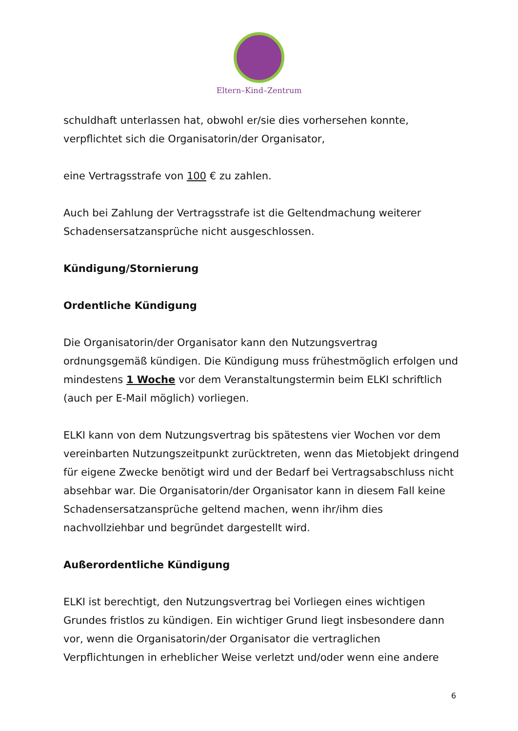Eltern–Kind–Zentrum
schuldhaft unterlassen hat, obwohl er/sie dies vorhersehen konnte, verpflichtet sich die Organisatorin/der Organisator,
eine Vertragsstrafe von 100 € zu zahlen.
Auch bei Zahlung der Vertragsstrafe ist die Geltendmachung weiterer Schadensersatzansprüche nicht ausgeschlossen.
Kündigung/Stornierung
Ordentliche Kündigung
Die Organisatorin/der Organisator kann den Nutzungsvertrag ordnungsgemäß kündigen. Die Kündigung muss frühestmöglich erfolgen und mindestens 1 Woche vor dem Veranstaltungstermin beim ELKI schriftlich (auch per E-Mail möglich) vorliegen.
ELKI kann von dem Nutzungsvertrag bis spätestens vier Wochen vor dem vereinbarten Nutzungszeitpunkt zurücktreten, wenn das Mietobjekt dringend für eigene Zwecke benötigt wird und der Bedarf bei Vertragsabschluss nicht absehbar war. Die Organisatorin/der Organisator kann in diesem Fall keine Schadensersatzansprüche geltend machen, wenn ihr/ihm dies nachvollziehbar und begründet dargestellt wird.
Außerordentliche Kündigung
ELKI ist berechtigt, den Nutzungsvertrag bei Vorliegen eines wichtigen Grundes fristlos zu kündigen. Ein wichtiger Grund liegt insbesondere dann vor, wenn die Organisatorin/der Organisator die vertraglichen Verpflichtungen in erheblicher Weise verletzt und/oder wenn eine andere
6